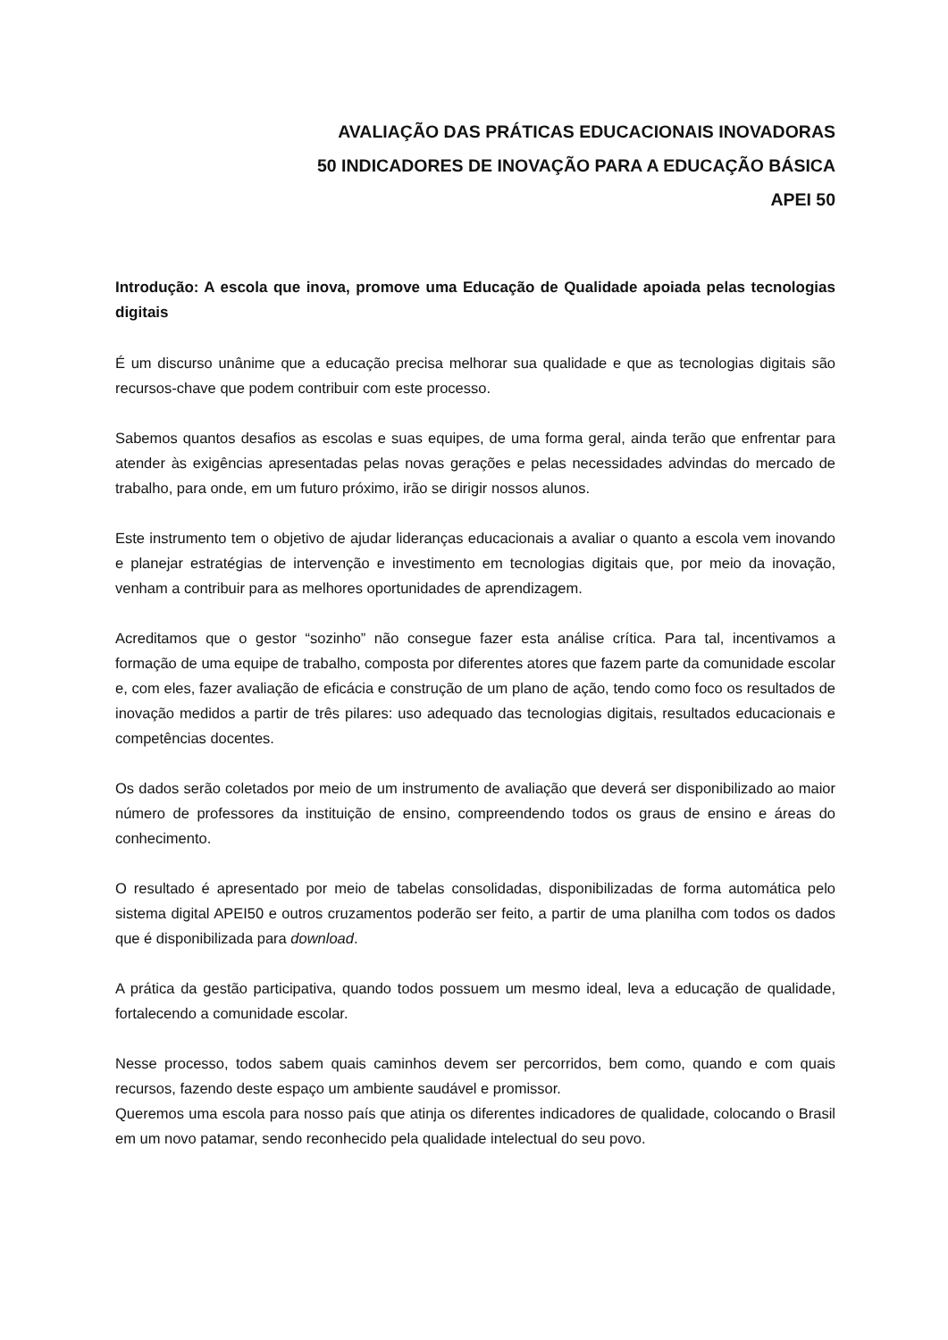AVALIAÇÃO DAS PRÁTICAS EDUCACIONAIS INOVADORAS
50 INDICADORES DE INOVAÇÃO PARA A EDUCAÇÃO BÁSICA
APEI 50
Introdução: A escola que inova, promove uma Educação de Qualidade apoiada pelas tecnologias digitais
É um discurso unânime que a educação precisa melhorar sua qualidade e que as tecnologias digitais são recursos-chave que podem contribuir com este processo.
Sabemos quantos desafios as escolas e suas equipes, de uma forma geral, ainda terão que enfrentar para atender às exigências apresentadas pelas novas gerações e pelas necessidades advindas do mercado de trabalho, para onde, em um futuro próximo, irão se dirigir nossos alunos.
Este instrumento tem o objetivo de ajudar lideranças educacionais a avaliar o quanto a escola vem inovando e planejar estratégias de intervenção e investimento em tecnologias digitais que, por meio da inovação, venham a contribuir para as melhores oportunidades de aprendizagem.
Acreditamos que o gestor “sozinho” não consegue fazer esta análise crítica. Para tal, incentivamos a formação de uma equipe de trabalho, composta por diferentes atores que fazem parte da comunidade escolar e, com eles, fazer avaliação de eficácia e construção de um plano de ação, tendo como foco os resultados de inovação medidos a partir de três pilares: uso adequado das tecnologias digitais, resultados educacionais e competências docentes.
Os dados serão coletados por meio de um instrumento de avaliação que deverá ser disponibilizado ao maior número de professores da instituição de ensino, compreendendo todos os graus de ensino e áreas do conhecimento.
O resultado é apresentado por meio de tabelas consolidadas, disponibilizadas de forma automática pelo sistema digital APEI50 e outros cruzamentos poderão ser feito, a partir de uma planilha com todos os dados que é disponibilizada para download.
A prática da gestão participativa, quando todos possuem um mesmo ideal, leva a educação de qualidade, fortalecendo a comunidade escolar.
Nesse processo, todos sabem quais caminhos devem ser percorridos, bem como, quando e com quais recursos, fazendo deste espaço um ambiente saudável e promissor.
Queremos uma escola para nosso país que atinja os diferentes indicadores de qualidade, colocando o Brasil em um novo patamar, sendo reconhecido pela qualidade intelectual do seu povo.